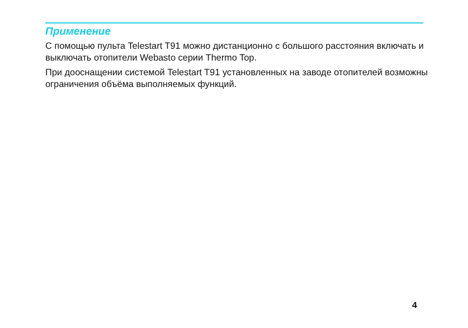Применение
С помощью пульта Telestart T91 можно дистанционно с большого расстояния включать и выключать отопители Webasto серии Thermo Top.
При дооснащении системой Telestart T91 установленных на заводе отопителей возможны ограничения объёма выполняемых функций.
4